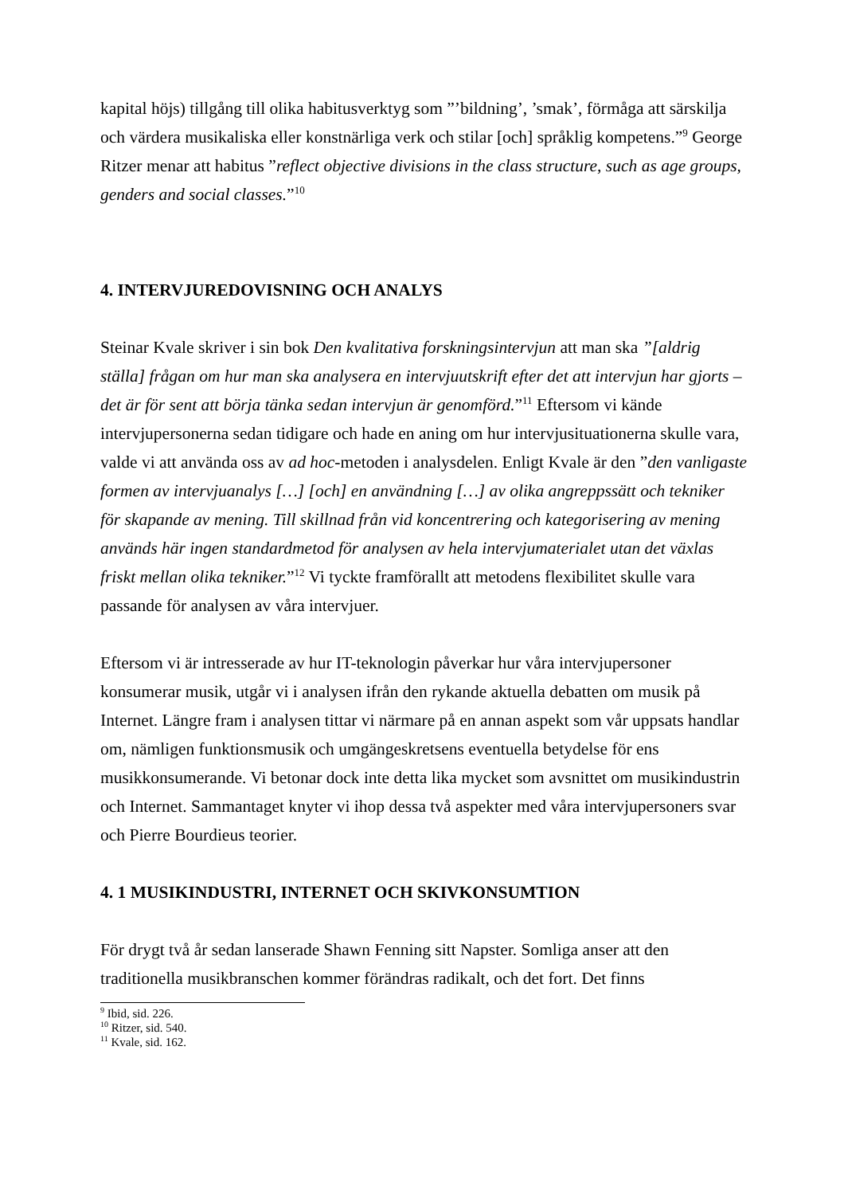kapital höjs) tillgång till olika habitusverktyg som ”’bildning’, ’smak’, förmåga att särskilja och värdera musikaliska eller konstnärliga verk och stilar [och] språklig kompetens.”<sup>9</sup> George Ritzer menar att habitus ”reflect objective divisions in the class structure, such as age groups, genders and social classes.”<sup>10</sup>
4. INTERVJUREDOVISNING OCH ANALYS
Steinar Kvale skriver i sin bok Den kvalitativa forskningsintervjun att man ska ”[aldrig ställa] frågan om hur man ska analysera en intervjuutskrift efter det att intervjun har gjorts – det är för sent att börja tänka sedan intervjun är genomförd.”<sup>11</sup> Eftersom vi kände intervjupersonerna sedan tidigare och hade en aning om hur intervjusituationerna skulle vara, valde vi att använda oss av ad hoc-metoden i analysdelen. Enligt Kvale är den ”den vanligaste formen av intervjuanalys […] [och] en användning […] av olika angreppssätt och tekniker för skapande av mening. Till skillnad från vid koncentrering och kategorisering av mening används här ingen standardmetod för analysen av hela intervjumaterialet utan det växlas friskt mellan olika tekniker.”<sup>12</sup> Vi tyckte framförallt att metodens flexibilitet skulle vara passande för analysen av våra intervjuer.
Eftersom vi är intresserade av hur IT-teknologin påverkar hur våra intervjupersoner konsumerar musik, utgår vi i analysen ifrån den rykande aktuella debatten om musik på Internet. Längre fram i analysen tittar vi närmare på en annan aspekt som vår uppsats handlar om, nämligen funktionsmusik och umgängeskretsens eventuella betydelse för ens musikkonsumerande. Vi betonar dock inte detta lika mycket som avsnittet om musikindustrin och Internet. Sammantaget knyter vi ihop dessa två aspekter med våra intervjupersoners svar och Pierre Bourdieus teorier.
4. 1 MUSIKINDUSTRI, INTERNET OCH SKIVKONSUMTION
För drygt två år sedan lanserade Shawn Fenning sitt Napster. Somliga anser att den traditionella musikbranschen kommer förändras radikalt, och det fort. Det finns
<sup>9</sup> Ibid, sid. 226.
<sup>10</sup> Ritzer, sid. 540.
<sup>11</sup> Kvale, sid. 162.